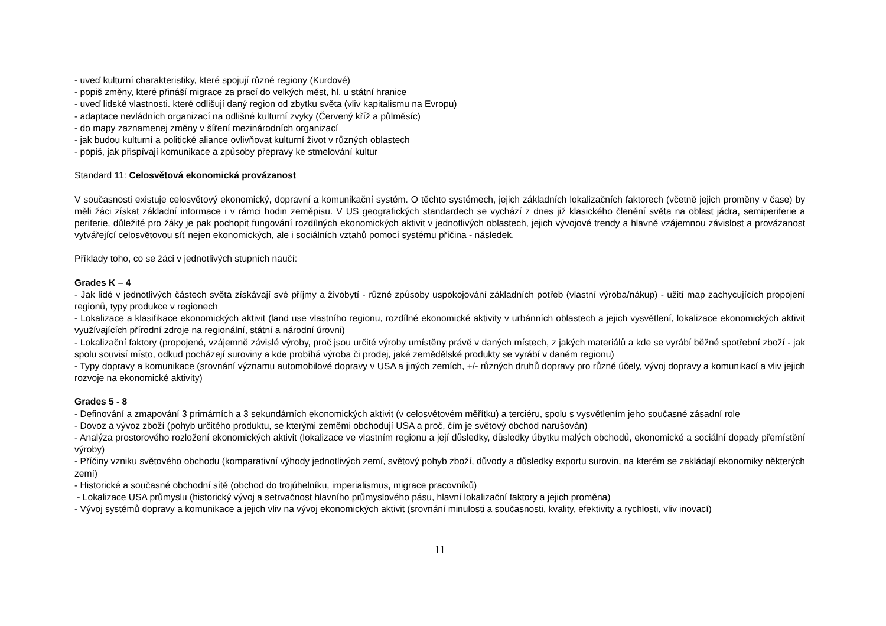- uveď kulturní charakteristiky, které spojují různé regiony (Kurdové)
- popiš změny, které přináší migrace za prací do velkých měst, hl. u státní hranice
- uveď lidské vlastnosti. které odlišují daný region od zbytku světa (vliv kapitalismu na Evropu)
- adaptace nevládních organizací na odlišné kulturní zvyky (Červený kříž a půlměsíc)
- do mapy zaznamenej změny v šíření mezinárodních organizací
- jak budou kulturní a politické aliance ovlivňovat kulturní život v různých oblastech
- popiš, jak přispívají komunikace a způsoby přepravy ke stmelování kultur
Standard 11: Celosvětová ekonomická provázanost
V současnosti existuje celosvětový ekonomický, dopravní a komunikační systém. O těchto systémech, jejich základních lokalizačních faktorech (včetně jejich proměny v čase) by měli žáci získat základní informace i v rámci hodin zeměpisu. V US geografických standardech se vychází z dnes již klasického členění světa na oblast jádra, semiperiferie a periferie, důležité pro žáky je pak pochopit fungování rozdílných ekonomických aktivit v jednotlivých oblastech, jejich vývojové trendy a hlavně vzájemnou závislost a provázanost vytvářející celosvětovou síť nejen ekonomických, ale i sociálních vztahů pomocí systému příčina - následek.
Příklady toho, co se žáci v jednotlivých stupních naučí:
Grades K – 4
- Jak lidé v jednotlivých částech světa získávají své příjmy a živobytí - různé způsoby uspokojování základních potřeb (vlastní výroba/nákup) - užití map zachycujících propojení regionů, typy produkce v regionech
- Lokalizace a klasifikace ekonomických aktivit (land use vlastního regionu, rozdílné ekonomické aktivity v urbánních oblastech a jejich vysvětlení, lokalizace ekonomických aktivit využívajících přírodní zdroje na regionální, státní a národní úrovni)
- Lokalizační faktory (propojené, vzájemně závislé výroby, proč jsou určité výroby umístěny právě v daných místech, z jakých materiálů a kde se vyrábí běžné spotřební zboží - jak spolu souvisí místo, odkud pocházejí suroviny a kde probíhá výroba či prodej, jaké zemědělské produkty se vyrábí v daném regionu)
- Typy dopravy a komunikace (srovnání významu automobilové dopravy v USA a jiných zemích, +/- různých druhů dopravy pro různé účely, vývoj dopravy a komunikací a vliv jejich rozvoje na ekonomické aktivity)
Grades 5 - 8
- Definování a zmapování 3 primárních a 3 sekundárních ekonomických aktivit (v celosvětovém měřítku) a terciéru, spolu s vysvětlením jeho současné zásadní role
- Dovoz a vývoz zboží (pohyb určitého produktu, se kterými zeměmi obchodují USA a proč, čím je světový obchod narušován)
- Analýza prostorového rozložení ekonomických aktivit (lokalizace ve vlastním regionu a její důsledky, důsledky úbytku malých obchodů, ekonomické a sociální dopady přemístění výroby)
- Příčiny vzniku světového obchodu (komparativní výhody jednotlivých zemí, světový pohyb zboží, důvody a důsledky exportu surovin, na kterém se zakládají ekonomiky některých zemí)
- Historické a současné obchodní sítě (obchod do trojúhelníku, imperialismus, migrace pracovníků)
- Lokalizace USA průmyslu (historický vývoj a setrvačnost hlavního průmyslového pásu, hlavní lokalizační faktory a jejich proměna)
- Vývoj systémů dopravy a komunikace a jejich vliv na vývoj ekonomických aktivit (srovnání minulosti a současnosti, kvality, efektivity a rychlosti, vliv inovací)
11